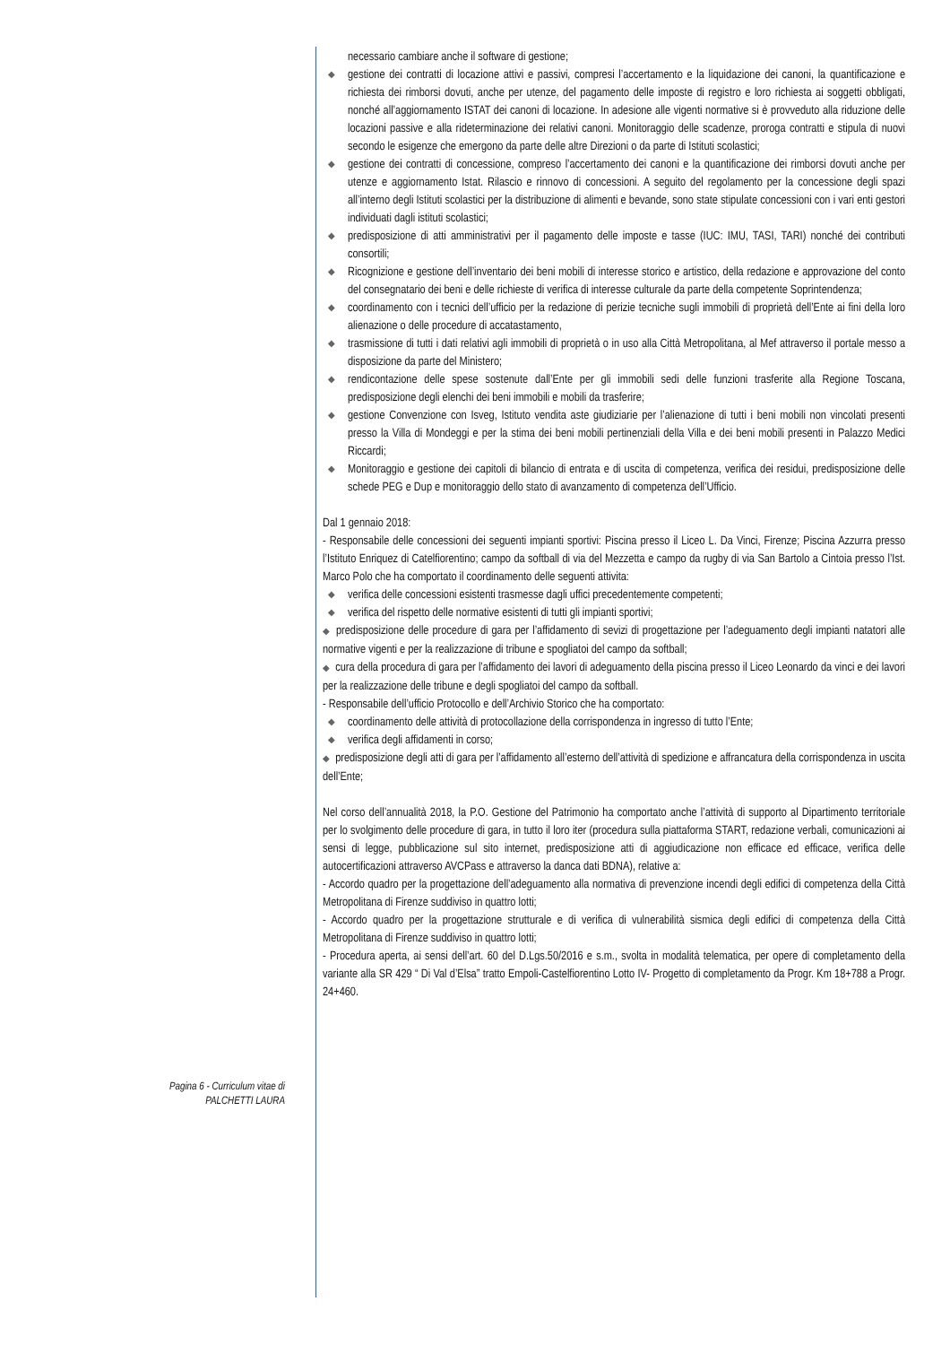necessario cambiare anche il software di gestione;
◆ gestione dei contratti di locazione attivi e passivi, compresi l’accertamento e la liquidazione dei canoni, la quantificazione e richiesta dei rimborsi dovuti, anche per utenze, del pagamento delle imposte di registro e loro richiesta ai soggetti obbligati, nonché all’aggiornamento ISTAT dei canoni di locazione. In adesione alle vigenti normative si è provveduto alla riduzione delle locazioni passive e alla rideterminazione dei relativi canoni. Monitoraggio delle scadenze, proroga contratti e stipula di nuovi secondo le esigenze che emergono da parte delle altre Direzioni o da parte di Istituti scolastici;
◆ gestione dei contratti di concessione, compreso l’accertamento dei canoni e la quantificazione dei rimborsi dovuti anche per utenze e aggiornamento Istat. Rilascio e rinnovo di concessioni. A seguito del regolamento per la concessione degli spazi all’interno degli Istituti scolastici per la distribuzione di alimenti e bevande, sono state stipulate concessioni con i vari enti gestori individuati dagli istituti scolastici;
◆ predisposizione di atti amministrativi per il pagamento delle imposte e tasse (IUC: IMU, TASI, TARI) nonché dei contributi consortili;
◆ Ricognizione e gestione dell’inventario dei beni mobili di interesse storico e artistico, della redazione e approvazione del conto del consegnatario dei beni e delle richieste di verifica di interesse culturale da parte della competente Soprintendenza;
◆ coordinamento con i tecnici dell’ufficio per la redazione di perizie tecniche sugli immobili di proprietà dell’Ente ai fini della loro alienazione o delle procedure di accatastamento,
◆ trasmissione di tutti i dati relativi agli immobili di proprietà o in uso alla Città Metropolitana, al Mef attraverso il portale messo a disposizione da parte del Ministero;
◆ rendicontazione delle spese sostenute dall’Ente per gli immobili sedi delle funzioni trasferite alla Regione Toscana, predisposizione degli elenchi dei beni immobili e mobili da trasferire;
◆ gestione Convenzione con Isveg, Istituto vendita aste giudiziarie per l’alienazione di tutti i beni mobili non vincolati presenti presso la Villa di Mondeggi e per la stima dei beni mobili pertinenziali della Villa e dei beni mobili presenti in Palazzo Medici Riccardi;
◆ Monitoraggio e gestione dei capitoli di bilancio di entrata e di uscita di competenza, verifica dei residui, predisposizione delle schede PEG e Dup e monitoraggio dello stato di avanzamento di competenza dell’Ufficio.
Dal 1 gennaio 2018:
- Responsabile delle concessioni dei seguenti impianti sportivi: Piscina presso il Liceo L. Da Vinci, Firenze; Piscina Azzurra presso l’Istituto Enriquez di Catelfiorentino; campo da softball di via del Mezzetta e campo da rugby di via San Bartolo a Cintoia presso l’Ist. Marco Polo che ha comportato il coordinamento delle seguenti attivita:
◆ verifica delle concessioni esistenti trasmesse dagli uffici precedentemente competenti;
◆ verifica del rispetto delle normative esistenti di tutti gli impianti sportivi;
◆ predisposizione delle procedure di gara per l’affidamento di sevizi di progettazione per l’adeguamento degli impianti natatori alle normative vigenti e per la realizzazione di tribune e spogliatoi del campo da softball;
◆ cura della procedura di gara per l’affidamento dei lavori di adeguamento della piscina presso il Liceo Leonardo da vinci e dei lavori per la realizzazione delle tribune e degli spogliatoi del campo da softball.
- Responsabile dell’ufficio Protocollo e dell’Archivio Storico che ha comportato:
◆ coordinamento delle attività di protocollazione della corrispondenza in ingresso di tutto l’Ente;
◆ verifica degli affidamenti in corso;
◆ predisposizione degli atti di gara per l’affidamento all’esterno dell’attività di spedizione e affrancatura della corrispondenza in uscita dell’Ente;
Nel corso dell’annualità 2018, la P.O. Gestione del Patrimonio ha comportato anche l’attività di supporto al Dipartimento territoriale per lo svolgimento delle procedure di gara, in tutto il loro iter (procedura sulla piattaforma START, redazione verbali, comunicazioni ai sensi di legge, pubblicazione sul sito internet, predisposizione atti di aggiudicazione non efficace ed efficace, verifica delle autocertificazioni attraverso AVCPass e attraverso la danca dati BDNA), relative a:
- Accordo quadro per la progettazione dell’adeguamento alla normativa di prevenzione incendi degli edifici di competenza della Città Metropolitana di Firenze suddiviso in quattro lotti;
- Accordo quadro per la progettazione strutturale e di verifica di vulnerabilità sismica degli edifici di competenza della Città Metropolitana di Firenze suddiviso in quattro lotti;
- Procedura aperta, ai sensi dell’art. 60 del D.Lgs.50/2016 e s.m., svolta in modalità telematica, per opere di completamento della variante alla SR 429 “ Di Val d’Elsa” tratto Empoli-Castelfiorentino Lotto IV- Progetto di completamento da Progr. Km 18+788 a Progr. 24+460.
Pagina 6 - Curriculum vitae di
PALCHETTI LAURA